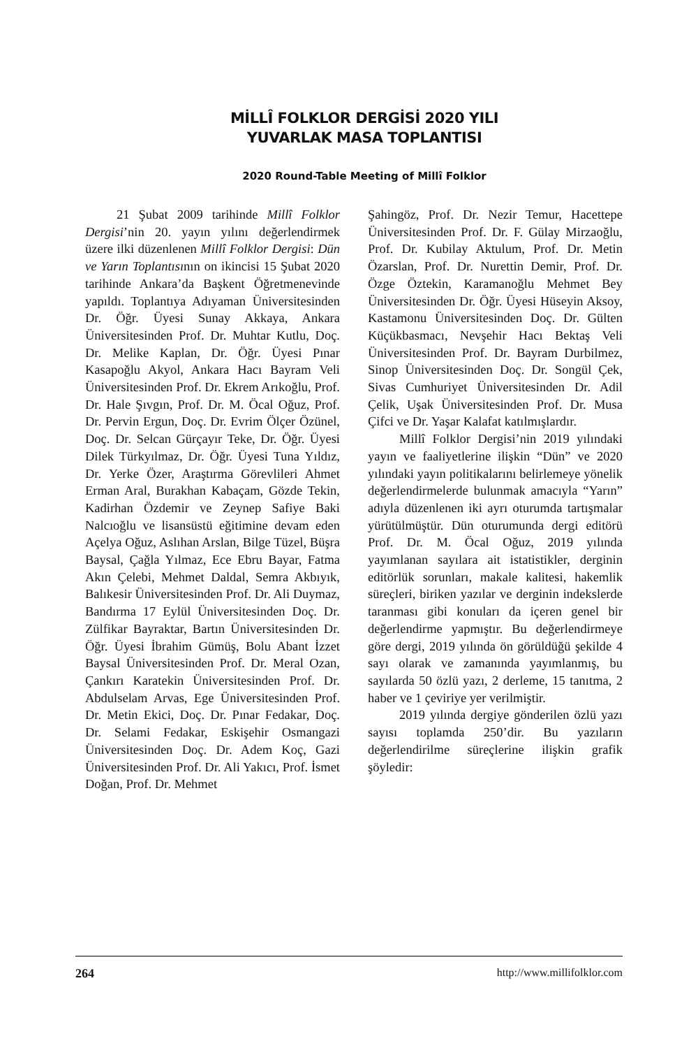MİLLÎ FOLKLOR DERGİSİ 2020 YILI
YUVARLAK MASA TOPLANTISI
2020 Round-Table Meeting of Millî Folklor
21 Şubat 2009 tarihinde Millî Folklor Dergisi’nin 20. yayın yılını değerlendirmek üzere ilki düzenlenen Millî Folklor Dergisi: Dün ve Yarın Toplantısının on ikincisi 15 Şubat 2020 tarihinde Ankara’da Başkent Öğretmenevinde yapıldı. Toplantıya Adıyaman Üniversitesinden Dr. Öğr. Üyesi Sunay Akkaya, Ankara Üniversitesinden Prof. Dr. Muhtar Kutlu, Doç. Dr. Melike Kaplan, Dr. Öğr. Üyesi Pınar Kasapoğlu Akyol, Ankara Hacı Bayram Veli Üniversitesinden Prof. Dr. Ekrem Arıkoğlu, Prof. Dr. Hale Şıvgın, Prof. Dr. M. Öcal Oğuz, Prof. Dr. Pervin Ergun, Doç. Dr. Evrim Ölçer Özünel, Doç. Dr. Selcan Gürçayır Teke, Dr. Öğr. Üyesi Dilek Türkyılmaz, Dr. Öğr. Üyesi Tuna Yıldız, Dr. Yerke Özer, Araştırma Görevlileri Ahmet Erman Aral, Burakhan Kabaçam, Gözde Tekin, Kadirhan Özdemir ve Zeynep Safiye Baki Nalcıoğlu ve lisansüstü eğitimine devam eden Açelya Oğuz, Aslıhan Arslan, Bilge Tüzel, Büşra Baysal, Çağla Yılmaz, Ece Ebru Bayar, Fatma Akın Çelebi, Mehmet Daldal, Semra Akbıyık, Balıkesir Üniversitesinden Prof. Dr. Ali Duymaz, Bandırma 17 Eylül Üniversitesinden Doç. Dr. Zülfikar Bayraktar, Bartın Üniversitesinden Dr. Öğr. Üyesi İbrahim Gümüş, Bolu Abant İzzet Baysal Üniversitesinden Prof. Dr. Meral Ozan, Çankırı Karatekin Üniversitesinden Prof. Dr. Abdulselam Arvas, Ege Üniversitesinden Prof. Dr. Metin Ekici, Doç. Dr. Pınar Fedakar, Doç. Dr. Selami Fedakar, Eskişehir Osmangazi Üniversitesinden Doç. Dr. Adem Koç, Gazi Üniversitesinden Prof. Dr. Ali Yakıcı, Prof. İsmet Doğan, Prof. Dr. Mehmet
Şahingöz, Prof. Dr. Nezir Temur, Hacettepe Üniversitesinden Prof. Dr. F. Gülay Mirzaoğlu, Prof. Dr. Kubilay Aktulum, Prof. Dr. Metin Özarslan, Prof. Dr. Nurettin Demir, Prof. Dr. Özge Öztekin, Karamanoğlu Mehmet Bey Üniversitesinden Dr. Öğr. Üyesi Hüseyin Aksoy, Kastamonu Üniversitesinden Doç. Dr. Gülten Küçükbasmacı, Nevşehir Hacı Bektaş Veli Üniversitesinden Prof. Dr. Bayram Durbilmez, Sinop Üniversitesinden Doç. Dr. Songül Çek, Sivas Cumhuriyet Üniversitesinden Dr. Adil Çelik, Uşak Üniversitesinden Prof. Dr. Musa Çifci ve Dr. Yaşar Kalafat katılmışlardır.
Millî Folklor Dergisi’nin 2019 yılındaki yayın ve faaliyetlerine ilişkin “Dün” ve 2020 yılındaki yayın politikalarını belirlemeye yönelik değerlendirmelerde bulunmak amacıyla “Yarın” adıyla düzenlenen iki ayrı oturumda tartışmalar yürütülmüştür. Dün oturumunda dergi editörü Prof. Dr. M. Öcal Oğuz, 2019 yılında yayımlanan sayılara ait istatistikler, derginin editörlük sorunları, makale kalitesi, hakemlik süreçleri, biriken yazılar ve derginin indekslerde taranması gibi konuları da içeren genel bir değerlendirme yapmıştır. Bu değerlendirmeye göre dergi, 2019 yılında ön görüldüğü şekilde 4 sayı olarak ve zamanında yayımlanmış, bu sayılarda 50 özlü yazı, 2 derleme, 15 tanıtma, 2 haber ve 1 çeviriye yer verilmiştir.
2019 yılında dergiye gönderilen özlü yazı sayısı toplamda 250’dir. Bu yazıların değerlendirilme süreçlerine ilişkin grafik şöyledir:
264 http://www.millifolklor.com